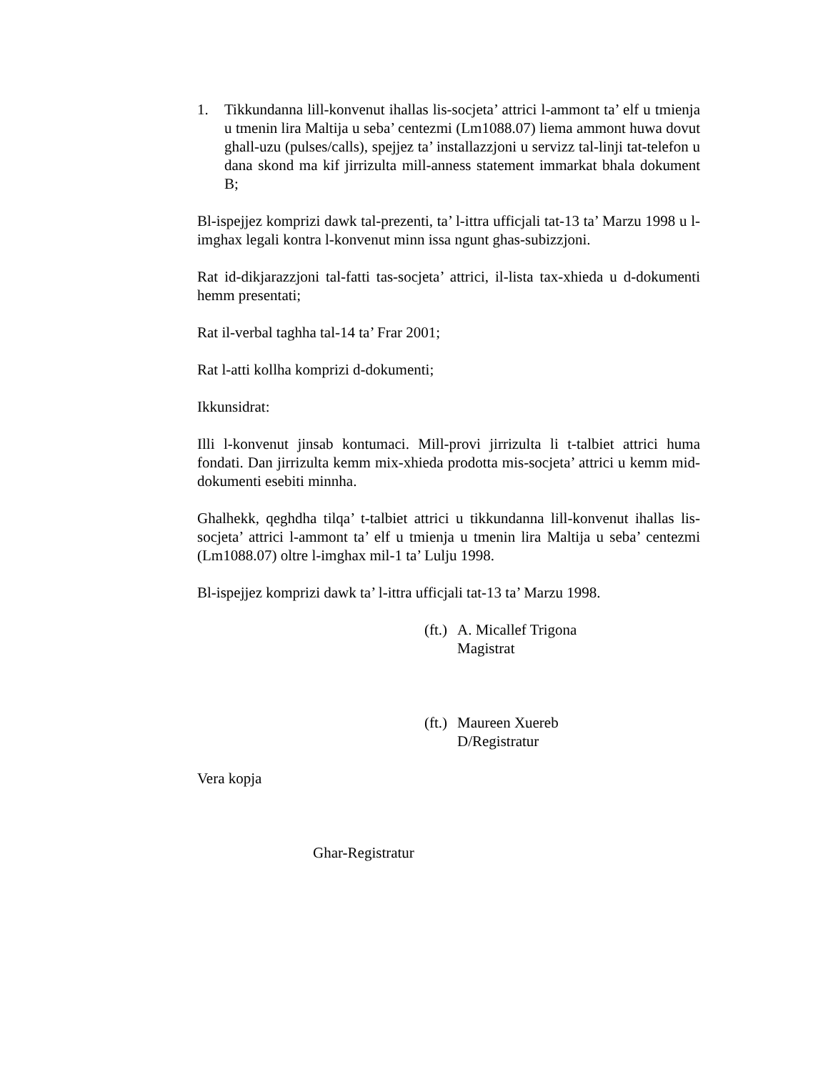1. Tikkundanna lill-konvenut ihallas lis-socjeta’ attrici l-ammont ta’ elf u tmienja u tmenin lira Maltija u seba’ centezmi (Lm1088.07) liema ammont huwa dovut ghall-uzu (pulses/calls), spejjez ta’ installazzjoni u servizz tal-linji tat-telefon u dana skond ma kif jirrizulta mill-anness statement immarkat bhala dokument B;
Bl-ispejjez komprizi dawk tal-prezenti, ta’ l-ittra ufficjali tat-13 ta’ Marzu 1998 u l-imghax legali kontra l-konvenut minn issa ngunt ghas-subizzjoni.
Rat id-dikjarazzjoni tal-fatti tas-socjeta’ attrici, il-lista tax-xhieda u d-dokumenti hemm presentati;
Rat il-verbal taghha tal-14 ta’ Frar 2001;
Rat l-atti kollha komprizi d-dokumenti;
Ikkunsidrat:
Illi l-konvenut jinsab kontumaci. Mill-provi jirrizulta li t-talbiet attrici huma fondati. Dan jirrizulta kemm mix-xhieda prodotta mis-socjeta’ attrici u kemm mid-dokumenti esebiti minnha.
Ghalhekk, qeghdha tilqa’ t-talbiet attrici u tikkundanna lill-konvenut ihallas lis-socjeta’ attrici l-ammont ta’ elf u tmienja u tmenin lira Maltija u seba’ centezmi (Lm1088.07) oltre l-imghax mil-1 ta’ Lulju 1998.
Bl-ispejjez komprizi dawk ta’ l-ittra ufficjali tat-13 ta’ Marzu 1998.
(ft.)
A. Micallef Trigona
Magistrat
(ft.)
Maureen Xuereb
D/Registratur
Vera kopja
Ghar-Registratur